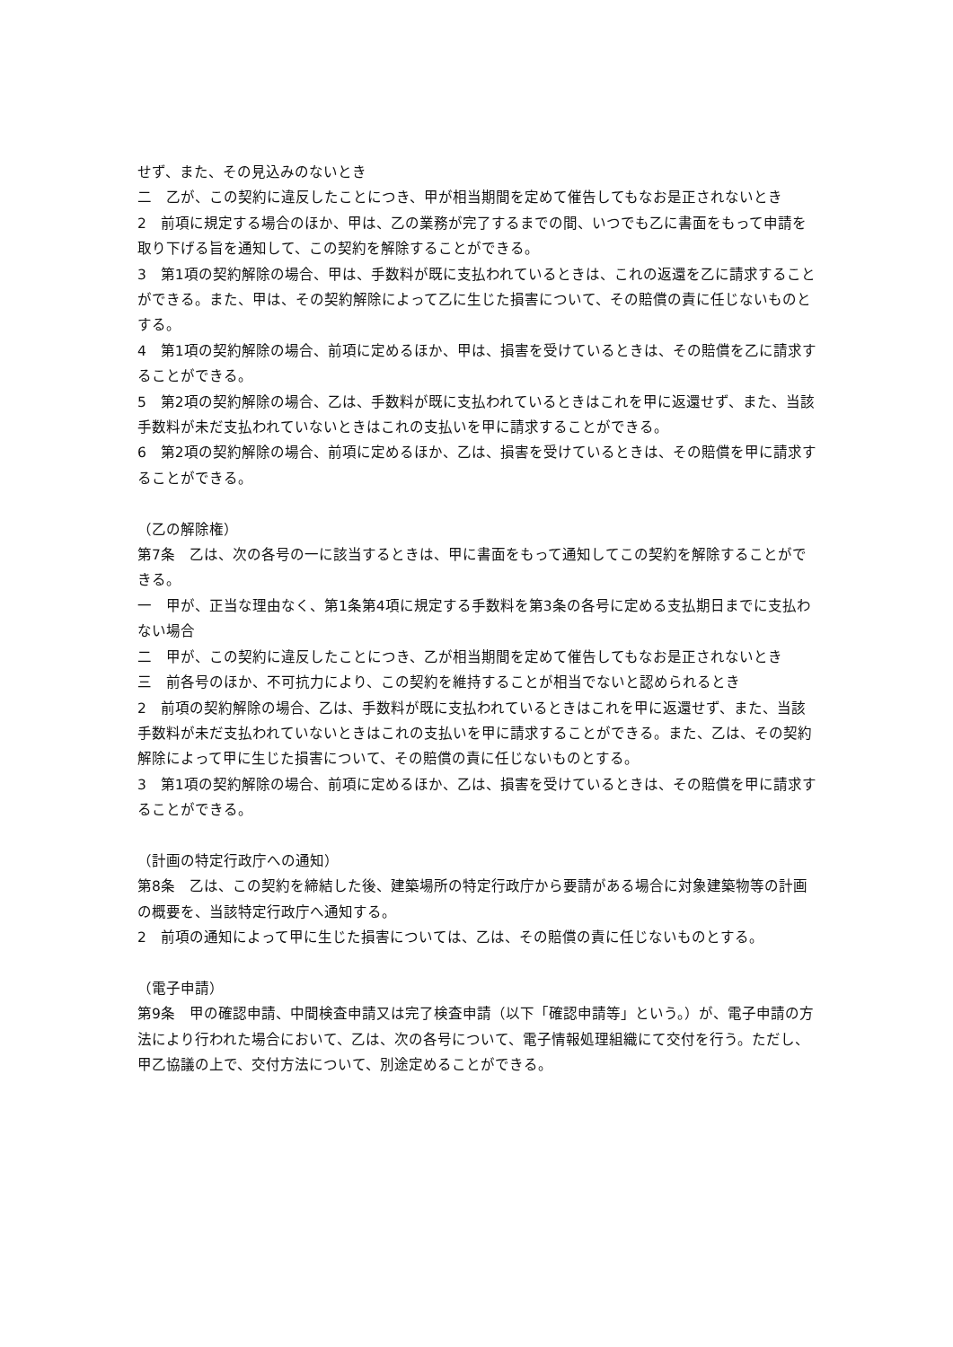せず、また、その見込みのないとき
二　乙が、この契約に違反したことにつき、甲が相当期間を定めて催告してもなお是正されないとき
2　前項に規定する場合のほか、甲は、乙の業務が完了するまでの間、いつでも乙に書面をもって申請を取り下げる旨を通知して、この契約を解除することができる。
3　第1項の契約解除の場合、甲は、手数料が既に支払われているときは、これの返還を乙に請求することができる。また、甲は、その契約解除によって乙に生じた損害について、その賠償の責に任じないものとする。
4　第1項の契約解除の場合、前項に定めるほか、甲は、損害を受けているときは、その賠償を乙に請求することができる。
5　第2項の契約解除の場合、乙は、手数料が既に支払われているときはこれを甲に返還せず、また、当該手数料が未だ支払われていないときはこれの支払いを甲に請求することができる。
6　第2項の契約解除の場合、前項に定めるほか、乙は、損害を受けているときは、その賠償を甲に請求することができる。
（乙の解除権）
第7条　乙は、次の各号の一に該当するときは、甲に書面をもって通知してこの契約を解除することができる。
一　甲が、正当な理由なく、第1条第4項に規定する手数料を第3条の各号に定める支払期日までに支払わない場合
二　甲が、この契約に違反したことにつき、乙が相当期間を定めて催告してもなお是正されないとき
三　前各号のほか、不可抗力により、この契約を維持することが相当でないと認められるとき
2　前項の契約解除の場合、乙は、手数料が既に支払われているときはこれを甲に返還せず、また、当該手数料が未だ支払われていないときはこれの支払いを甲に請求することができる。また、乙は、その契約解除によって甲に生じた損害について、その賠償の責に任じないものとする。
3　第1項の契約解除の場合、前項に定めるほか、乙は、損害を受けているときは、その賠償を甲に請求することができる。
（計画の特定行政庁への通知）
第8条　乙は、この契約を締結した後、建築場所の特定行政庁から要請がある場合に対象建築物等の計画の概要を、当該特定行政庁へ通知する。
2　前項の通知によって甲に生じた損害については、乙は、その賠償の責に任じないものとする。
（電子申請）
第9条　甲の確認申請、中間検査申請又は完了検査申請（以下「確認申請等」という。）が、電子申請の方法により行われた場合において、乙は、次の各号について、電子情報処理組織にて交付を行う。ただし、甲乙協議の上で、交付方法について、別途定めることができる。